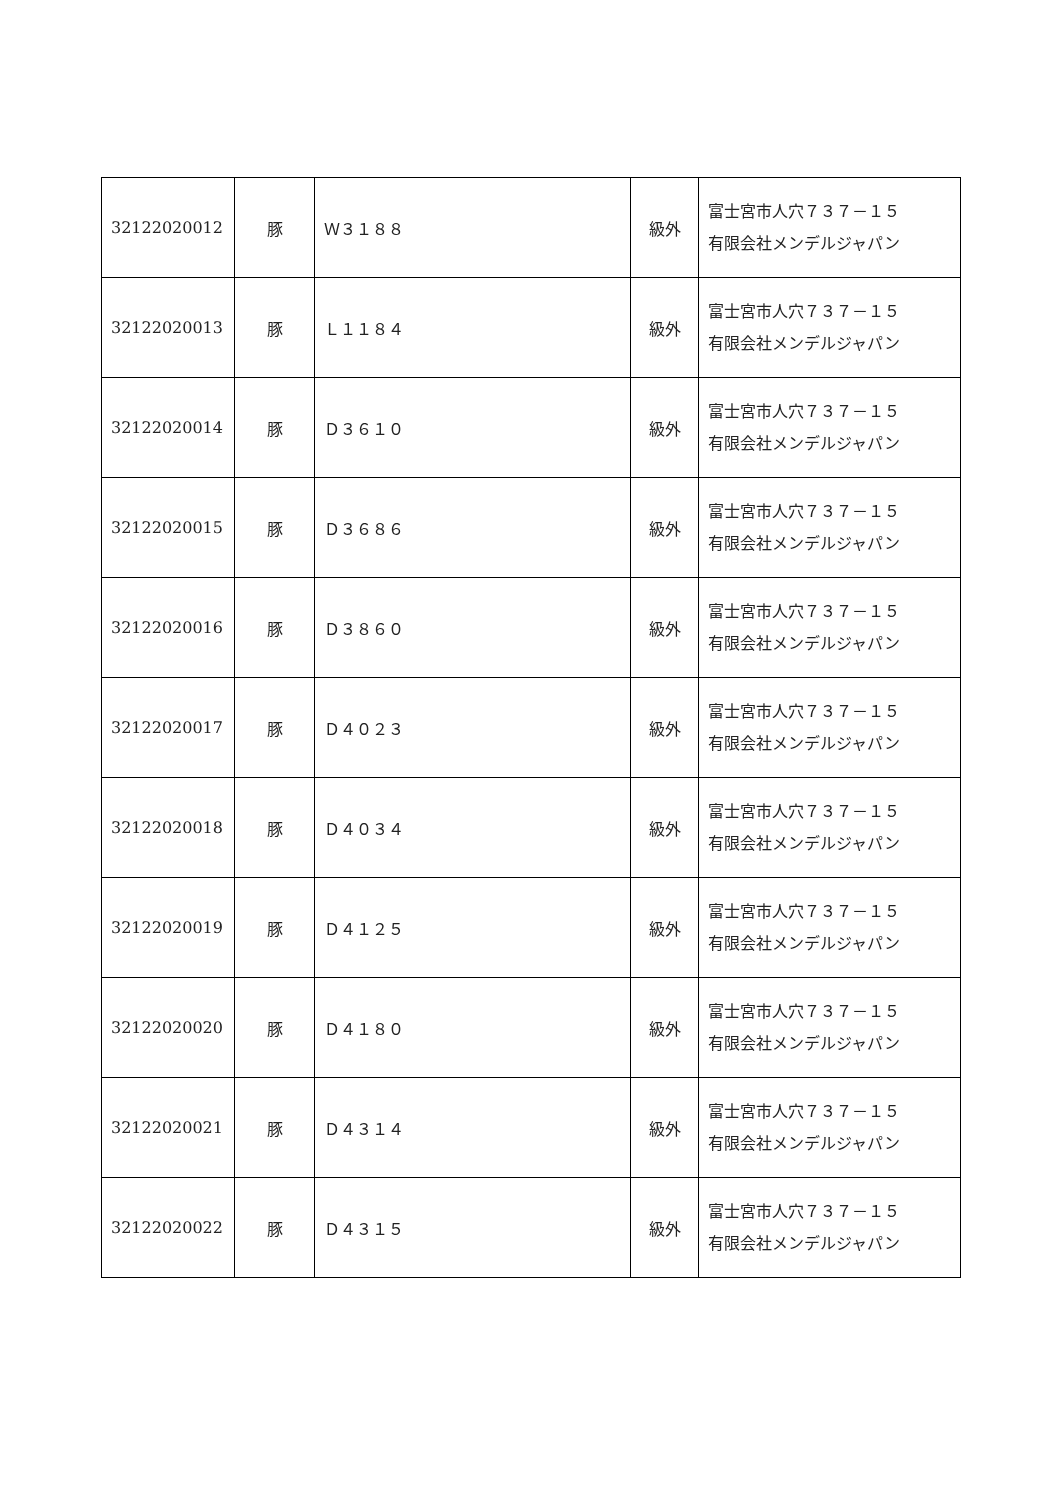| 32122020012 | 豚 | Ｗ３１８８ | 級外 | 富士宮市人穴７３７－１５ 有限会社メンデルジャパン |
| 32122020013 | 豚 | Ｌ１１８４ | 級外 | 富士宮市人穴７３７－１５ 有限会社メンデルジャパン |
| 32122020014 | 豚 | Ｄ３６１０ | 級外 | 富士宮市人穴７３７－１５ 有限会社メンデルジャパン |
| 32122020015 | 豚 | Ｄ３６８６ | 級外 | 富士宮市人穴７３７－１５ 有限会社メンデルジャパン |
| 32122020016 | 豚 | Ｄ３８６０ | 級外 | 富士宮市人穴７３７－１５ 有限会社メンデルジャパン |
| 32122020017 | 豚 | Ｄ４０２３ | 級外 | 富士宮市人穴７３７－１５ 有限会社メンデルジャパン |
| 32122020018 | 豚 | Ｄ４０３４ | 級外 | 富士宮市人穴７３７－１５ 有限会社メンデルジャパン |
| 32122020019 | 豚 | Ｄ４１２５ | 級外 | 富士宮市人穴７３７－１５ 有限会社メンデルジャパン |
| 32122020020 | 豚 | Ｄ４１８０ | 級外 | 富士宮市人穴７３７－１５ 有限会社メンデルジャパン |
| 32122020021 | 豚 | Ｄ４３１４ | 級外 | 富士宮市人穴７３７－１５ 有限会社メンデルジャパン |
| 32122020022 | 豚 | Ｄ４３１５ | 級外 | 富士宮市人穴７３７－１５ 有限会社メンデルジャパン |